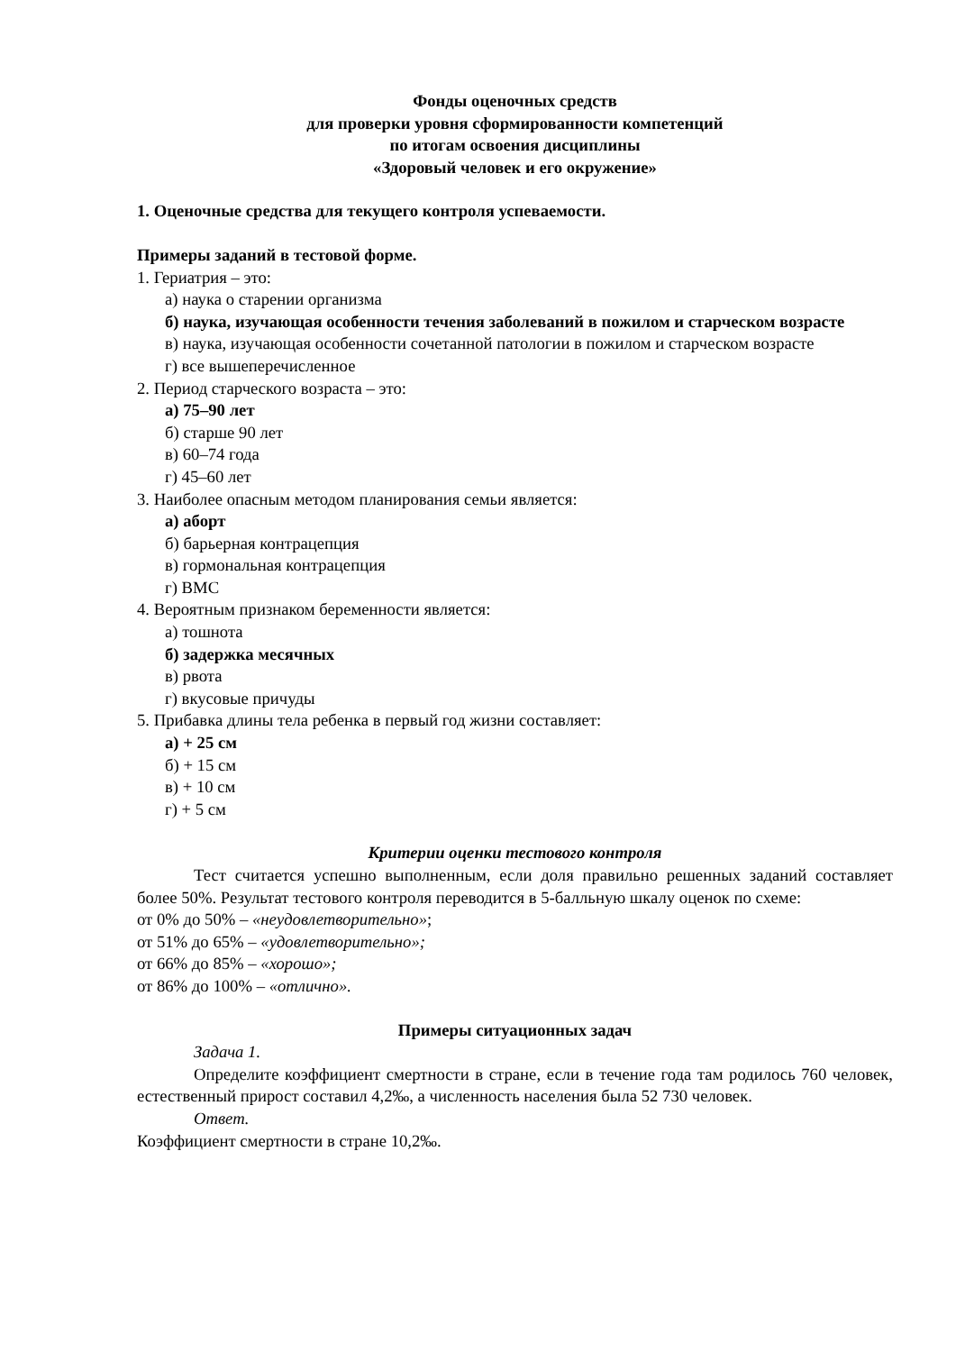Фонды оценочных средств
для проверки уровня сформированности компетенций
по итогам освоения дисциплины
«Здоровый человек и его окружение»
1. Оценочные средства для текущего контроля успеваемости.
Примеры заданий в тестовой форме.
1. Гериатрия – это:
а) наука о старении организма
б) наука, изучающая особенности течения заболеваний в пожилом и старческом возрасте
в) наука, изучающая особенности сочетанной патологии в пожилом и старческом возрасте
г) все вышеперечисленное
2. Период старческого возраста – это:
а) 75–90 лет
б) старше 90 лет
в) 60–74 года
г) 45–60 лет
3. Наиболее опасным методом планирования семьи является:
а) аборт
б) барьерная контрацепция
в) гормональная контрацепция
г) ВМС
4. Вероятным признаком беременности является:
а) тошнота
б) задержка месячных
в) рвота
г) вкусовые причуды
5. Прибавка длины тела ребенка в первый год жизни составляет:
а) + 25 см
б) + 15 см
в) + 10 см
г) + 5 см
Критерии оценки тестового контроля
Тест считается успешно выполненным, если доля правильно решенных заданий составляет более 50%. Результат тестового контроля переводится в 5-балльную шкалу оценок по схеме:
от 0% до 50% – «неудовлетворительно»;
от 51% до 65% – «удовлетворительно»;
от 66% до 85% – «хорошо»;
от 86% до 100% – «отлично».
Примеры ситуационных задач
Задача 1.
Определите коэффициент смертности в стране, если в течение года там родилось 760 человек, естественный прирост составил 4,2‰, а численность населения была 52 730 человек.
Ответ.
Коэффициент смертности в стране 10,2‰.